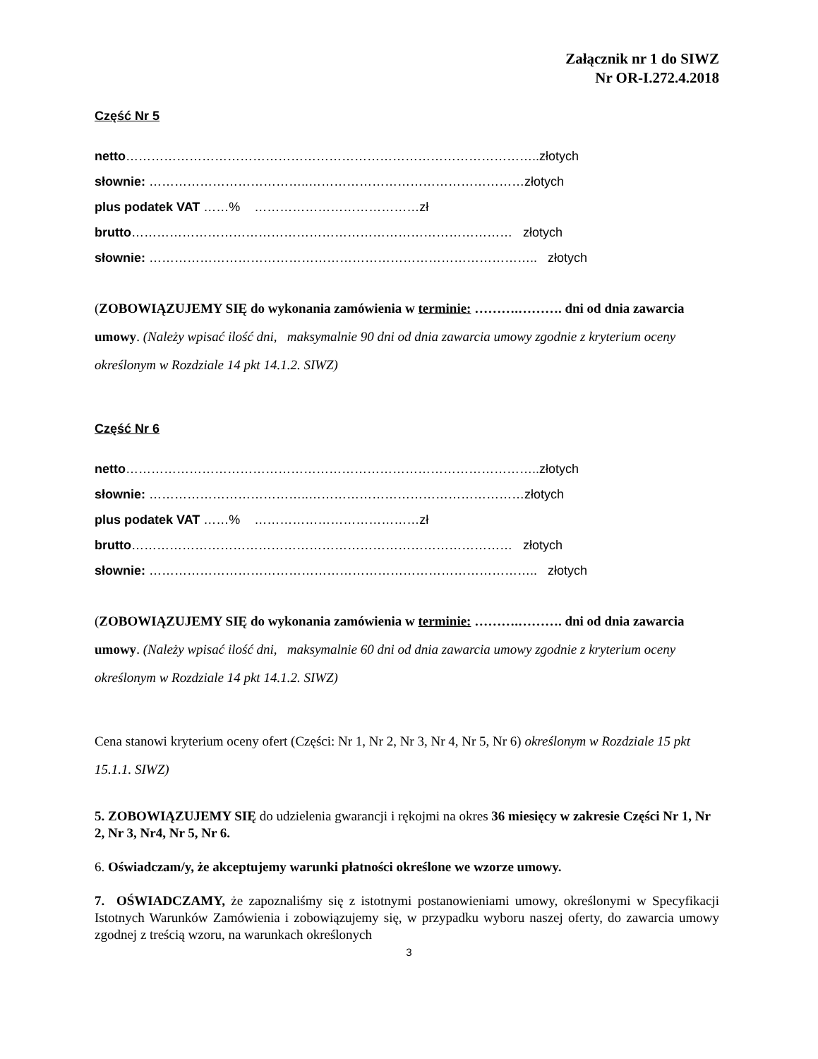Załącznik nr 1 do SIWZ
Nr OR-I.272.4.2018
Część Nr 5
netto……………………………………………………………………………………..złotych
słownie: ………………………………..……………………………………………złotych
plus podatek VAT ……% …………………………………zł
brutto……………………………………………………………………………… złotych
słownie: ……………………………………………………………………………….. złotych
(ZOBOWIĄZUJEMY SIĘ do wykonania zamówienia w terminie: ……….………. dni od dnia zawarcia umowy. (Należy wpisać ilość dni, maksymalnie 90 dni od dnia zawarcia umowy zgodnie z kryterium oceny określonym w Rozdziale 14 pkt 14.1.2. SIWZ)
Część Nr 6
netto……………………………………………………………………………………..złotych
słownie: ………………………………..……………………………………………złotych
plus podatek VAT ……% …………………………………zł
brutto……………………………………………………………………………… złotych
słownie: ……………………………………………………………………………….. złotych
(ZOBOWIĄZUJEMY SIĘ do wykonania zamówienia w terminie: ……….………. dni od dnia zawarcia umowy. (Należy wpisać ilość dni, maksymalnie 60 dni od dnia zawarcia umowy zgodnie z kryterium oceny określonym w Rozdziale 14 pkt 14.1.2. SIWZ)
Cena stanowi kryterium oceny ofert (Części: Nr 1, Nr 2, Nr 3, Nr 4, Nr 5, Nr 6) określonym w Rozdziale 15 pkt 15.1.1. SIWZ)
5. ZOBOWIĄZUJEMY SIĘ do udzielenia gwarancji i rękojmi na okres 36 miesięcy w zakresie Części Nr 1, Nr 2, Nr 3, Nr4, Nr 5, Nr 6.
6. Oświadczam/y, że akceptujemy warunki płatności określone we wzorze umowy.
7. OŚWIADCZAMY, że zapoznaliśmy się z istotnymi postanowieniami umowy, określonymi w Specyfikacji Istotnych Warunków Zamówienia i zobowiązujemy się, w przypadku wyboru naszej oferty, do zawarcia umowy zgodnej z treścią wzoru, na warunkach określonych
3